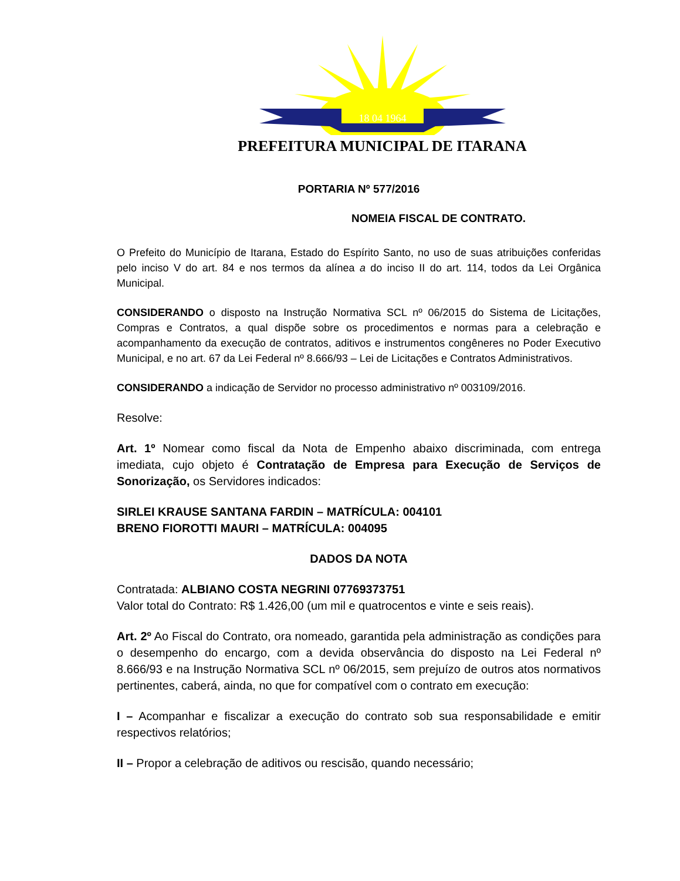18 04 1964
PREFEITURA MUNICIPAL DE ITARANA
PORTARIA Nº 577/2016
NOMEIA FISCAL DE CONTRATO.
O Prefeito do Município de Itarana, Estado do Espírito Santo, no uso de suas atribuições conferidas pelo inciso V do art. 84 e nos termos da alínea a do inciso II do art. 114, todos da Lei Orgânica Municipal.
CONSIDERANDO o disposto na Instrução Normativa SCL nº 06/2015 do Sistema de Licitações, Compras e Contratos, a qual dispõe sobre os procedimentos e normas para a celebração e acompanhamento da execução de contratos, aditivos e instrumentos congêneres no Poder Executivo Municipal, e no art. 67 da Lei Federal nº 8.666/93 – Lei de Licitações e Contratos Administrativos.
CONSIDERANDO a indicação de Servidor no processo administrativo nº 003109/2016.
Resolve:
Art. 1º Nomear como fiscal da Nota de Empenho abaixo discriminada, com entrega imediata, cujo objeto é Contratação de Empresa para Execução de Serviços de Sonorização, os Servidores indicados:
SIRLEI KRAUSE SANTANA FARDIN – MATRÍCULA: 004101
BRENO FIOROTTI MAURI – MATRÍCULA: 004095
DADOS DA NOTA
Contratada: ALBIANO COSTA NEGRINI 07769373751
Valor total do Contrato: R$ 1.426,00 (um mil e quatrocentos e vinte e seis reais).
Art. 2º Ao Fiscal do Contrato, ora nomeado, garantida pela administração as condições para o desempenho do encargo, com a devida observância do disposto na Lei Federal nº 8.666/93 e na Instrução Normativa SCL nº 06/2015, sem prejuízo de outros atos normativos pertinentes, caberá, ainda, no que for compatível com o contrato em execução:
I – Acompanhar e fiscalizar a execução do contrato sob sua responsabilidade e emitir respectivos relatórios;
II – Propor a celebração de aditivos ou rescisão, quando necessário;